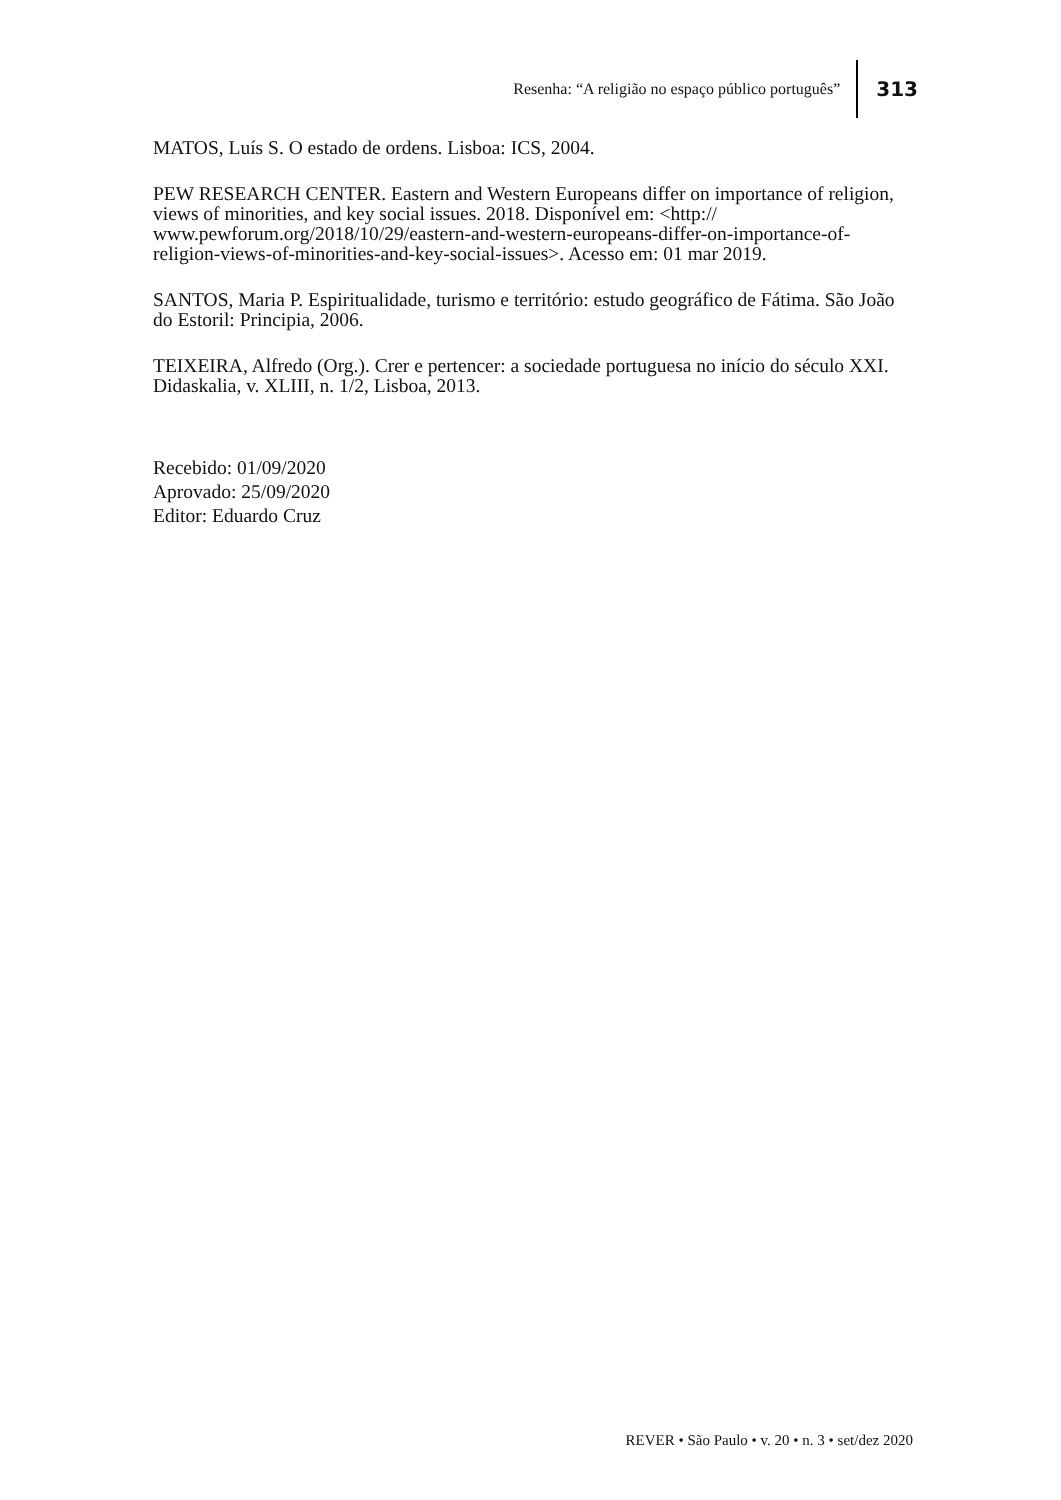Resenha: “A religião no espaço público português” 313
MATOS, Luís S. O estado de ordens. Lisboa: ICS, 2004.
PEW RESEARCH CENTER. Eastern and Western Europeans differ on importance of religion, views of minorities, and key social issues. 2018. Disponível em: <http:// www.pewforum.org/2018/10/29/eastern-and-western-europeans-differ-on-importance-of-religion-views-of-minorities-and-key-social-issues>. Acesso em: 01 mar 2019.
SANTOS, Maria P. Espiritualidade, turismo e território: estudo geográfico de Fátima. São João do Estoril: Principia, 2006.
TEIXEIRA, Alfredo (Org.). Crer e pertencer: a sociedade portuguesa no início do século XXI. Didaskalia, v. XLIII, n. 1/2, Lisboa, 2013.
Recebido: 01/09/2020
Aprovado: 25/09/2020
Editor: Eduardo Cruz
REVER • São Paulo • v. 20 • n. 3 • set/dez 2020